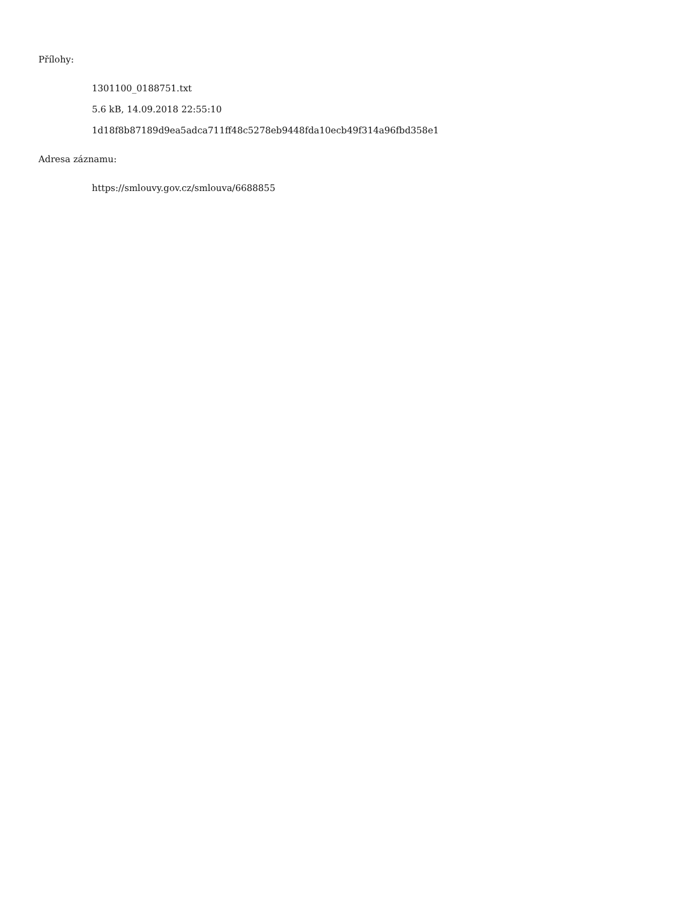Přílohy:
1301100_0188751.txt
5.6 kB, 14.09.2018 22:55:10
1d18f8b87189d9ea5adca711ff48c5278eb9448fda10ecb49f314a96fbd358e1
Adresa záznamu:
https://smlouvy.gov.cz/smlouva/6688855